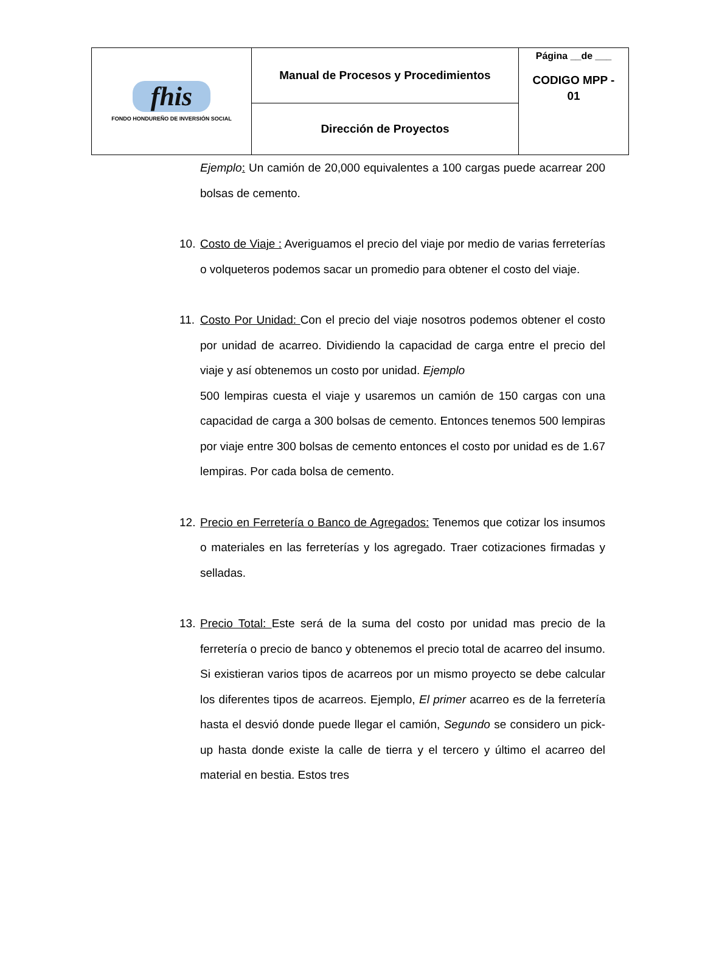| fhis FONDO HONDUREÑO DE INVERSIÓN SOCIAL | Manual de Procesos y Procedimientos | Página __de ___ CODIGO MPP - 01 |
| | Dirección de Proyectos | |
Ejemplo: Un camión de 20,000 equivalentes a 100 cargas puede acarrear 200 bolsas de cemento.
10.
Costo de Viaje : Averiguamos el precio del viaje por medio de varias ferreterías o volqueteros podemos sacar un promedio para obtener el costo del viaje.
11.
Costo Por Unidad: Con el precio del viaje nosotros podemos obtener el costo por unidad de acarreo. Dividiendo la capacidad de carga entre el precio del viaje y así obtenemos un costo por unidad. Ejemplo
500 lempiras cuesta el viaje y usaremos un camión de 150 cargas con una capacidad de carga a 300 bolsas de cemento. Entonces tenemos 500 lempiras por viaje entre 300 bolsas de cemento entonces el costo por unidad es de 1.67 lempiras. Por cada bolsa de cemento.
12.
Precio en Ferretería o Banco de Agregados: Tenemos que cotizar los insumos o materiales en las ferreterías y los agregado. Traer cotizaciones firmadas y selladas.
13.
Precio Total: Este será de la suma del costo por unidad mas precio de la ferretería o precio de banco y obtenemos el precio total de acarreo del insumo. Si existieran varios tipos de acarreos por un mismo proyecto se debe calcular los diferentes tipos de acarreos. Ejemplo, El primer acarreo es de la ferretería hasta el desvió donde puede llegar el camión, Segundo se considero un pick-up hasta donde existe la calle de tierra y el tercero y último el acarreo del material en bestia. Estos tres